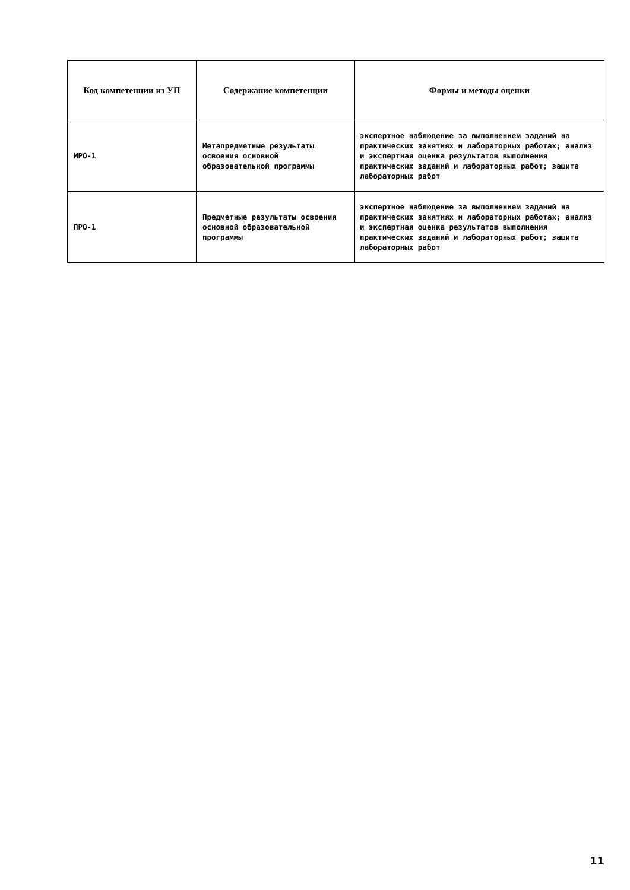| Код компетенции из УП | Содержание компетенции | Формы и методы оценки |
| --- | --- | --- |
| МРО-1 | Метапредметные результаты освоения основной образовательной программы | экспертное наблюдение за выполнением заданий на практических занятиях и лабораторных работах; анализ и экспертная оценка результатов выполнения практических заданий и лабораторных работ; защита лабораторных работ |
| ПРО-1 | Предметные результаты освоения основной образовательной программы | экспертное наблюдение за выполнением заданий на практических занятиях и лабораторных работах; анализ и экспертная оценка результатов выполнения практических заданий и лабораторных работ; защита лабораторных работ |
11